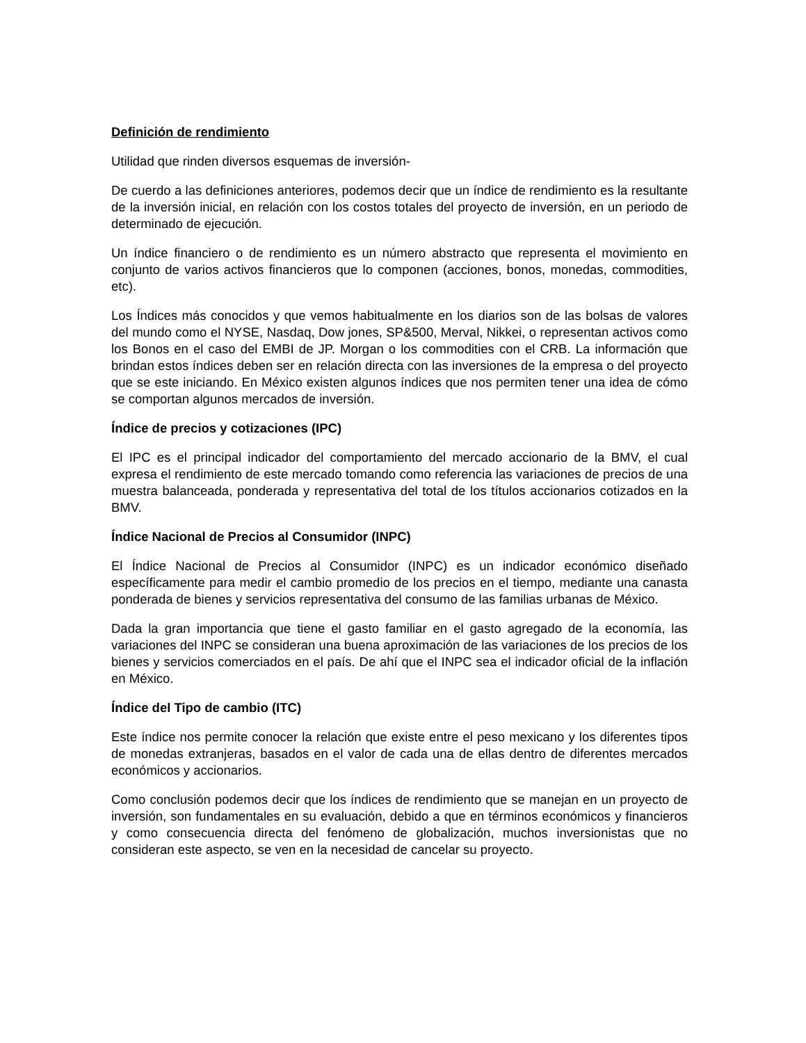Definición de rendimiento
Utilidad que rinden diversos esquemas de inversión-
De cuerdo a las definiciones anteriores, podemos decir que un índice de rendimiento es la resultante de la inversión inicial, en relación con los costos totales del proyecto de inversión, en un periodo de determinado de ejecución.
Un índice financiero o de rendimiento es un número abstracto que representa el movimiento en conjunto de varios activos financieros que lo componen (acciones, bonos, monedas, commodities, etc).
Los Índices más conocidos y que vemos habitualmente en los diarios son de las bolsas de valores del mundo como el NYSE, Nasdaq, Dow jones, SP&500, Merval, Nikkei, o representan activos como los Bonos en el caso del EMBI de JP. Morgan o los commodities con el CRB. La información que brindan estos índices deben ser en relación directa con las inversiones de la empresa o del proyecto que se este iniciando. En México existen algunos índices que nos permiten tener una idea de cómo se comportan algunos mercados de inversión.
Índice de precios y cotizaciones (IPC)
El IPC es el principal indicador del comportamiento del mercado accionario de la BMV, el cual expresa el rendimiento de este mercado tomando como referencia las variaciones de precios de una muestra balanceada, ponderada y representativa del total de los títulos accionarios cotizados en la BMV.
Índice Nacional de Precios al Consumidor (INPC)
El Índice Nacional de Precios al Consumidor (INPC) es un indicador económico diseñado específicamente para medir el cambio promedio de los precios en el tiempo, mediante una canasta ponderada de bienes y servicios representativa del consumo de las familias urbanas de México.
Dada la gran importancia que tiene el gasto familiar en el gasto agregado de la economía, las variaciones del INPC se consideran una buena aproximación de las variaciones de los precios de los bienes y servicios comerciados en el país. De ahí que el INPC sea el indicador oficial de la inflación en México.
Índice del Tipo de cambio (ITC)
Este índice nos permite conocer la relación que existe entre el peso mexicano y los diferentes tipos de monedas extranjeras, basados en el valor de cada una de ellas dentro de diferentes mercados económicos y accionarios.
Como conclusión podemos decir que los índices de rendimiento que se manejan en un proyecto de inversión, son fundamentales en su evaluación, debido a que en términos económicos y financieros y como consecuencia directa del fenómeno de globalización, muchos inversionistas que no consideran este aspecto, se ven en la necesidad de cancelar su proyecto.